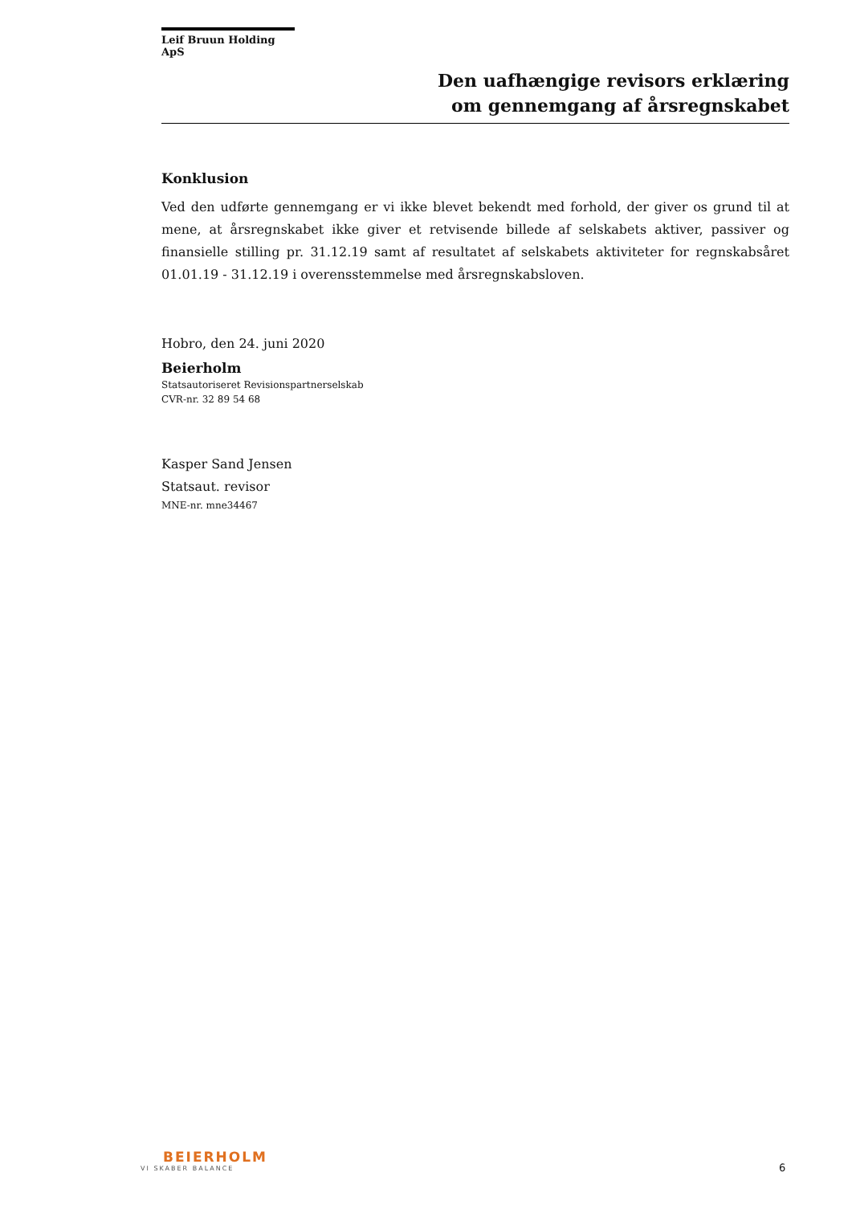Leif Bruun Holding ApS
Den uafhængige revisors erklæring
om gennemgang af årsregnskabet
Konklusion
Ved den udførte gennemgang er vi ikke blevet bekendt med forhold, der giver os grund til at mene, at årsregnskabet ikke giver et retvisende billede af selskabets aktiver, passiver og finansielle stilling pr. 31.12.19 samt af resultatet af selskabets aktiviteter for regnskabsåret 01.01.19 - 31.12.19 i overensstemmelse med årsregnskabsloven.
Hobro, den 24. juni 2020
Beierholm
Statsautoriseret Revisionspartnerselskab
CVR-nr. 32 89 54 68
Kasper Sand Jensen
Statsaut. revisor
MNE-nr. mne34467
BEIERHOLM
VI SKABER BALANCE
6